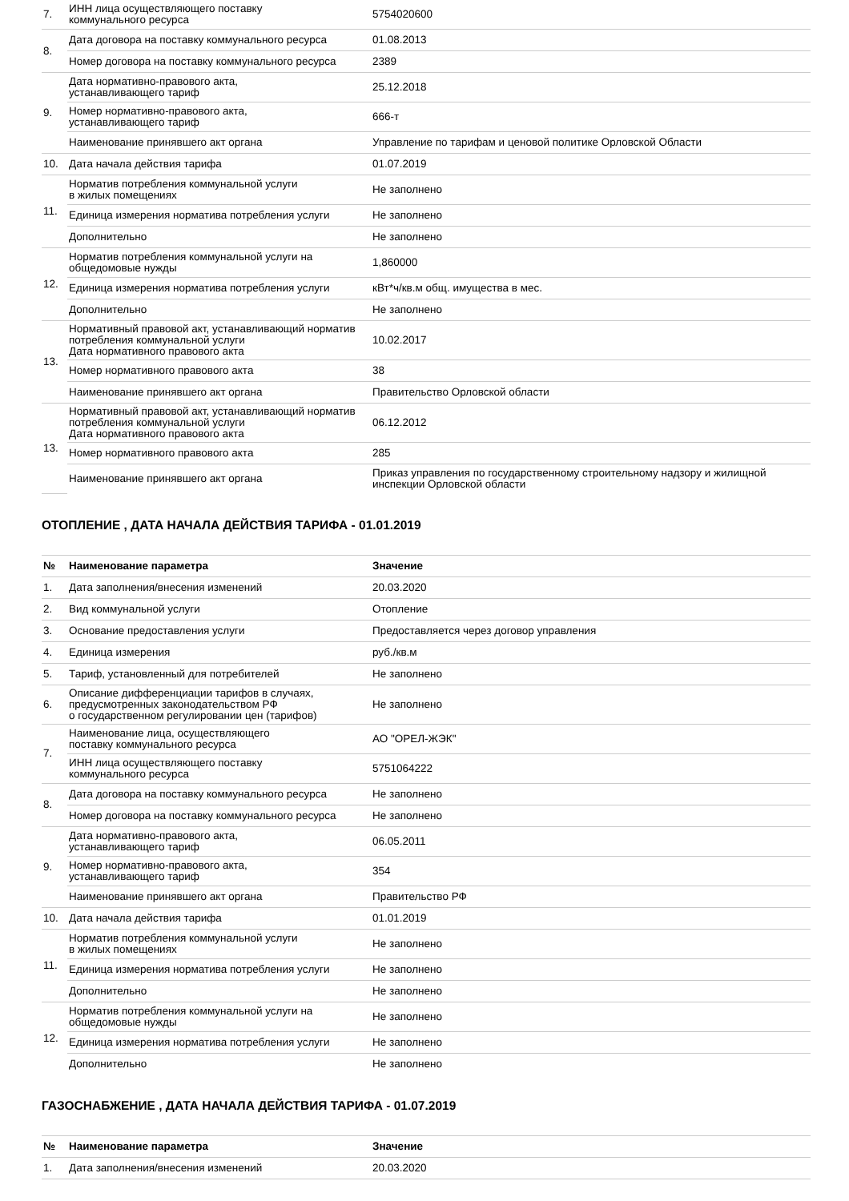| 7. | ИНН лица осуществляющего поставку коммунального ресурса | 5754020600 |
| 8. | Дата договора на поставку коммунального ресурса | 01.08.2013 |
| | Номер договора на поставку коммунального ресурса | 2389 |
| 9. | Дата нормативно-правового акта, устанавливающего тариф | 25.12.2018 |
| | Номер нормативно-правового акта, устанавливающего тариф | 666-т |
| | Наименование принявшего акт органа | Управление по тарифам и ценовой политике Орловской Области |
| 10. | Дата начала действия тарифа | 01.07.2019 |
| 11. | Норматив потребления коммунальной услуги в жилых помещениях | Не заполнено |
| | Единица измерения норматива потребления услуги | Не заполнено |
| | Дополнительно | Не заполнено |
| 12. | Норматив потребления коммунальной услуги на общедомовые нужды | 1,860000 |
| | Единица измерения норматива потребления услуги | кВт*ч/кв.м общ. имущества в мес. |
| | Дополнительно | Не заполнено |
| 13. | Нормативный правовой акт, устанавливающий норматив потребления коммунальной услуги Дата нормативного правового акта | 10.02.2017 |
| | Номер нормативного правового акта | 38 |
| | Наименование принявшего акт органа | Правительство Орловской области |
| 13. | Нормативный правовой акт, устанавливающий норматив потребления коммунальной услуги Дата нормативного правового акта | 06.12.2012 |
| | Номер нормативного правового акта | 285 |
| | Наименование принявшего акт органа | Приказ управления по государственному строительному надзору и жилищной инспекции Орловской области |
ОТОПЛЕНИЕ , ДАТА НАЧАЛА ДЕЙСТВИЯ ТАРИФА - 01.01.2019
| № | Наименование параметра | Значение |
| --- | --- | --- |
| 1. | Дата заполнения/внесения изменений | 20.03.2020 |
| 2. | Вид коммунальной услуги | Отопление |
| 3. | Основание предоставления услуги | Предоставляется через договор управления |
| 4. | Единица измерения | руб./кв.м |
| 5. | Тариф, установленный для потребителей | Не заполнено |
| 6. | Описание дифференциации тарифов в случаях, предусмотренных законодательством РФ о государственном регулировании цен (тарифов) | Не заполнено |
| 7. | Наименование лица, осуществляющего поставку коммунального ресурса | АО "ОРЕЛ-ЖЭК" |
| | ИНН лица осуществляющего поставку коммунального ресурса | 5751064222 |
| 8. | Дата договора на поставку коммунального ресурса | Не заполнено |
| | Номер договора на поставку коммунального ресурса | Не заполнено |
| 9. | Дата нормативно-правового акта, устанавливающего тариф | 06.05.2011 |
| | Номер нормативно-правового акта, устанавливающего тариф | 354 |
| | Наименование принявшего акт органа | Правительство РФ |
| 10. | Дата начала действия тарифа | 01.01.2019 |
| 11. | Норматив потребления коммунальной услуги в жилых помещениях | Не заполнено |
| | Единица измерения норматива потребления услуги | Не заполнено |
| | Дополнительно | Не заполнено |
| 12. | Норматив потребления коммунальной услуги на общедомовые нужды | Не заполнено |
| | Единица измерения норматива потребления услуги | Не заполнено |
| | Дополнительно | Не заполнено |
ГАЗОСНАБЖЕНИЕ , ДАТА НАЧАЛА ДЕЙСТВИЯ ТАРИФА - 01.07.2019
| № | Наименование параметра | Значение |
| --- | --- | --- |
| 1. | Дата заполнения/внесения изменений | 20.03.2020 |